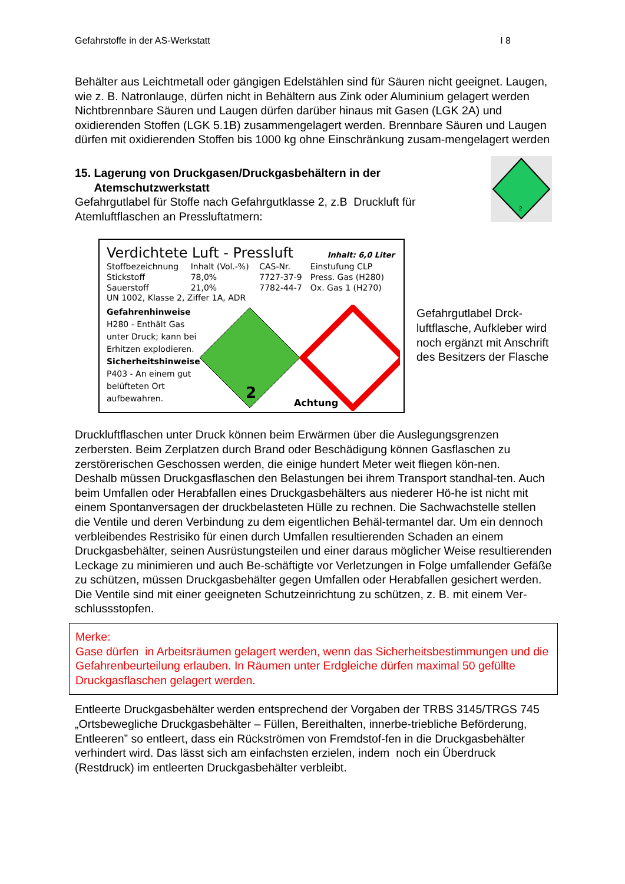Gefahrstoffe in der AS-Werkstatt I 8
Behälter aus Leichtmetall oder gängigen Edelstählen sind für Säuren nicht geeignet. Laugen, wie z. B. Natronlauge, dürfen nicht in Behältern aus Zink oder Aluminium gelagert werden
Nichtbrennbare Säuren und Laugen dürfen darüber hinaus mit Gasen (LGK 2A) und oxidierenden Stoffen (LGK 5.1B) zusammengelagert werden. Brennbare Säuren und Laugen dürfen mit oxidierenden Stoffen bis 1000 kg ohne Einschränkung zusam-mengelagert werden
15. Lagerung von Druckgasen/Druckgasbehältern in der
Atemschutzwerkstatt
Gefahrgutlabel für Stoffe nach Gefahrgutklasse 2, z.B Druckluft für Atemluftflaschen an Pressluftatmern:
2
Verdichtete Luft - Pressluft Inhalt: 6,0 Liter
| Stoffbezeichnung | Inhalt (Vol.-%) | CAS-Nr. | Einstufung CLP |
| Stickstoff | 78,0% | 7727-37-9 | Press. Gas (H280) |
| Sauerstoff | 21,0% | 7782-44-7 | Ox. Gas 1 (H270) |
UN 1002, Klasse 2, Ziffer 1A, ADR
Gefahrenhinweise
H280 - Enthält Gas unter Druck; kann bei Erhitzen explodieren.
Sicherheitshinweise
P403 - An einem gut belüfteten Ort aufbewahren.
2
Achtung
Gefahrgutlabel Drck-luftflasche, Aufkleber wird noch ergänzt mit Anschrift des Besitzers der Flasche
Druckluftflaschen unter Druck können beim Erwärmen über die Auslegungsgrenzen zerbersten. Beim Zerplatzen durch Brand oder Beschädigung können Gasflaschen zu zerstörerischen Geschossen werden, die einige hundert Meter weit fliegen kön-nen.
Deshalb müssen Druckgasflaschen den Belastungen bei ihrem Transport standhal-ten. Auch beim Umfallen oder Herabfallen eines Druckgasbehälters aus niederer Hö-he ist nicht mit einem Spontanversagen der druckbelasteten Hülle zu rechnen. Die Sachwachstelle stellen die Ventile und deren Verbindung zu dem eigentlichen Behäl-termantel dar. Um ein dennoch verbleibendes Restrisiko für einen durch Umfallen resultierenden Schaden an einem Druckgasbehälter, seinen Ausrüstungsteilen und einer daraus möglicher Weise resultierenden Leckage zu minimieren und auch Be-schäftigte vor Verletzungen in Folge umfallender Gefäße zu schützen, müssen Druckgasbehälter gegen Umfallen oder Herabfallen gesichert werden. Die Ventile sind mit einer geeigneten Schutzeinrichtung zu schützen, z. B. mit einem Ver-schlussstopfen.
Merke:
Gase dürfen in Arbeitsräumen gelagert werden, wenn das Sicherheitsbestimmungen und die Gefahrenbeurteilung erlauben. In Räumen unter Erdgleiche dürfen maximal 50 gefüllte Druckgasflaschen gelagert werden.
Entleerte Druckgasbehälter werden entsprechend der Vorgaben der TRBS 3145/TRGS 745 „Ortsbewegliche Druckgasbehälter – Füllen, Bereithalten, innerbe-triebliche Beförderung, Entleeren” so entleert, dass ein Rückströmen von Fremdstof-fen in die Druckgasbehälter verhindert wird. Das lässt sich am einfachsten erzielen, indem noch ein Überdruck (Restdruck) im entleerten Druckgasbehälter verbleibt.